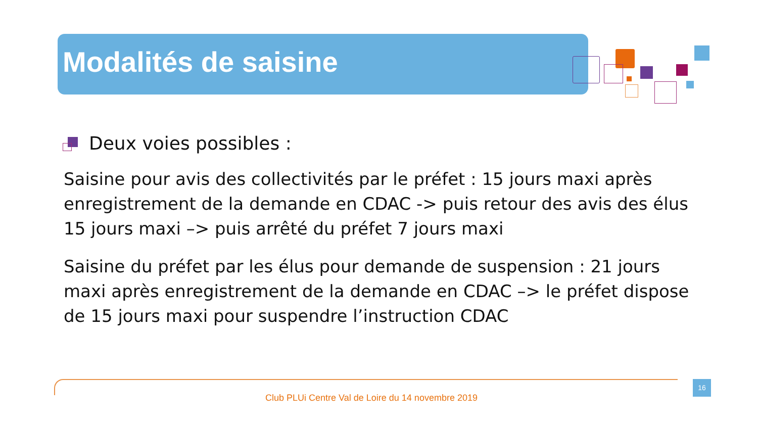Modalités de saisine
Deux voies possibles :
Saisine pour avis des collectivités par le préfet : 15 jours maxi après enregistrement de la demande en CDAC -> puis retour des avis des élus 15 jours maxi –> puis arrêté du préfet 7 jours maxi
Saisine du préfet par les élus pour demande de suspension : 21 jours maxi après enregistrement de la demande en CDAC –> le préfet dispose de 15 jours maxi pour suspendre l’instruction CDAC
16
Club PLUi Centre Val de Loire du 14 novembre 2019